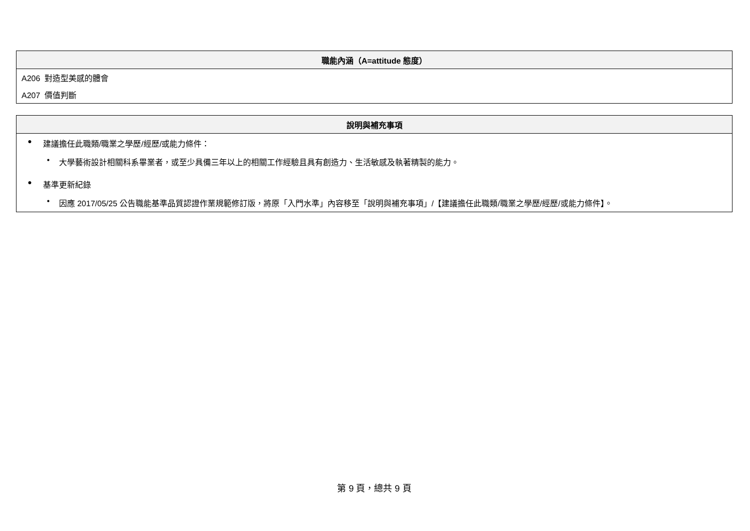| 職能內涵（A=attitude 態度） |
| --- |
| A206 對造型美感的體會 |
| A207 價值判斷 |
| 說明與補充事項 |
| --- |
| ● 建議擔任此職類/職業之學歷/經歷/或能力條件： • 大學藝術設計相關科系畢業者，或至少具備三年以上的相關工作經驗且具有創造力、生活敏感及執著精製的能力。 ● 基準更新紀錄 • 因應 2017/05/25 公告職能基準品質認證作業規範修訂版，將原「入門水準」內容移至「說明與補充事項」/【建議擔任此職類/職業之學歷/經歷/或能力條件】。 |
第 9 頁，總共 9 頁